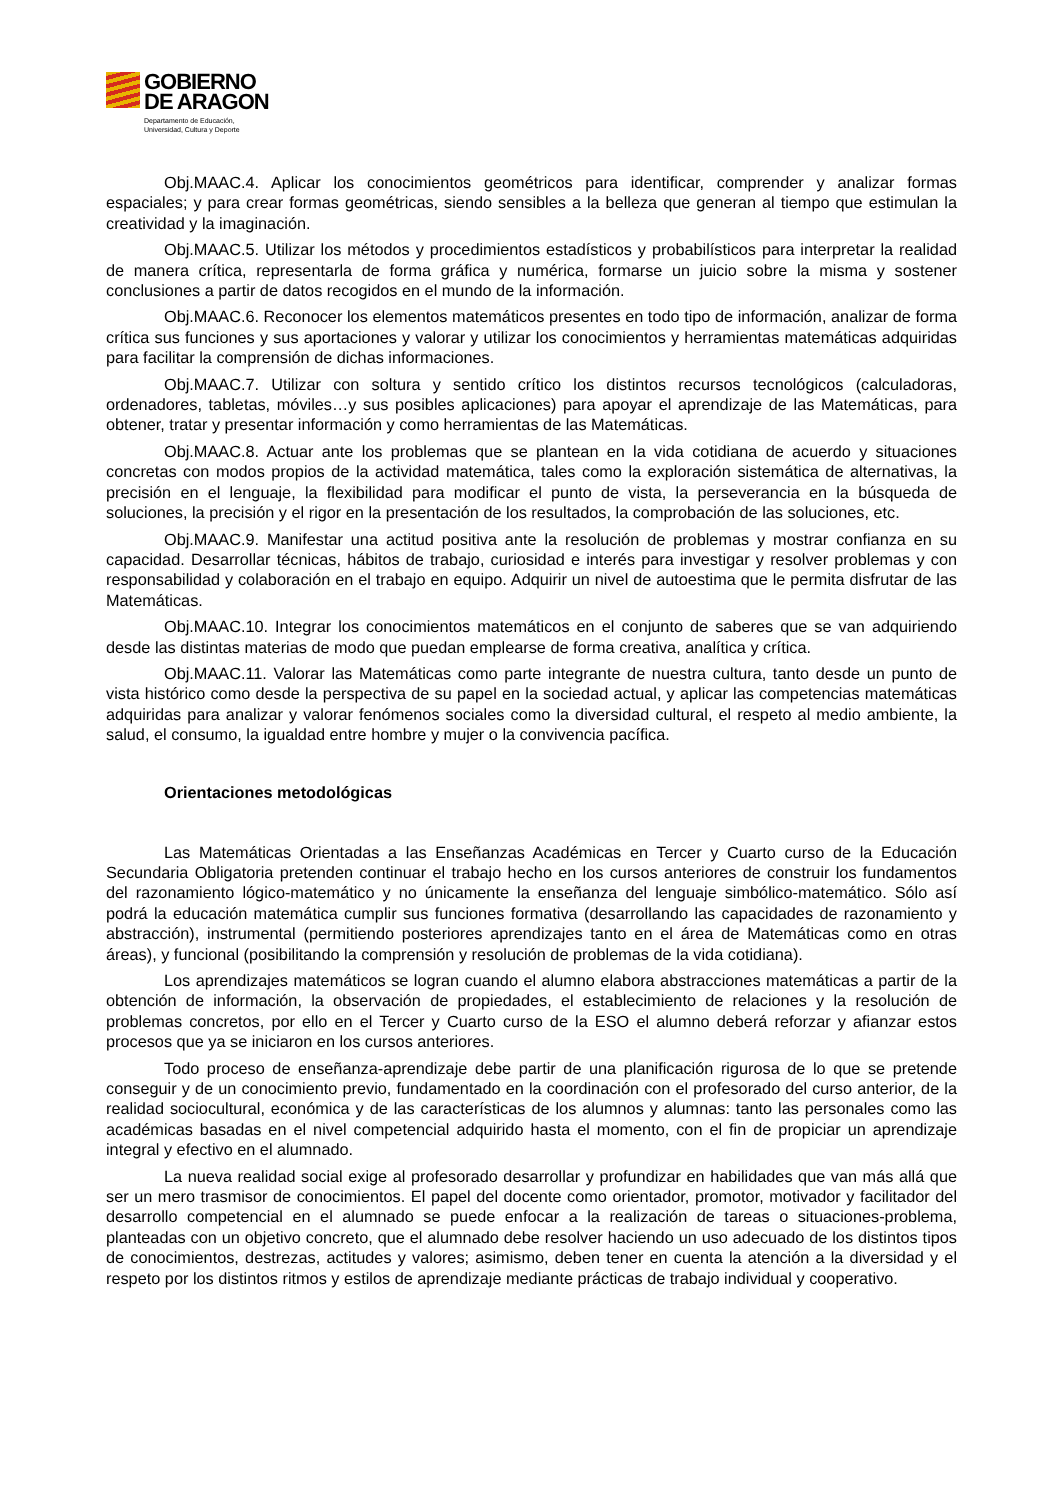GOBIERNO
DE ARAGON
Departamento de Educación,
Universidad, Cultura y Deporte
Obj.MAAC.4. Aplicar los conocimientos geométricos para identificar, comprender y analizar formas espaciales; y para crear formas geométricas, siendo sensibles a la belleza que generan al tiempo que estimulan la creatividad y la imaginación.
Obj.MAAC.5. Utilizar los métodos y procedimientos estadísticos y probabilísticos para interpretar la realidad de manera crítica, representarla de forma gráfica y numérica, formarse un juicio sobre la misma y sostener conclusiones a partir de datos recogidos en el mundo de la información.
Obj.MAAC.6. Reconocer los elementos matemáticos presentes en todo tipo de información, analizar de forma crítica sus funciones y sus aportaciones y valorar y utilizar los conocimientos y herramientas matemáticas adquiridas para facilitar la comprensión de dichas informaciones.
Obj.MAAC.7. Utilizar con soltura y sentido crítico los distintos recursos tecnológicos (calculadoras, ordenadores, tabletas, móviles…y sus posibles aplicaciones) para apoyar el aprendizaje de las Matemáticas, para obtener, tratar y presentar información y como herramientas de las Matemáticas.
Obj.MAAC.8. Actuar ante los problemas que se plantean en la vida cotidiana de acuerdo y situaciones concretas con modos propios de la actividad matemática, tales como la exploración sistemática de alternativas, la precisión en el lenguaje, la flexibilidad para modificar el punto de vista, la perseverancia en la búsqueda de soluciones, la precisión y el rigor en la presentación de los resultados, la comprobación de las soluciones, etc.
Obj.MAAC.9. Manifestar una actitud positiva ante la resolución de problemas y mostrar confianza en su capacidad. Desarrollar técnicas, hábitos de trabajo, curiosidad e interés para investigar y resolver problemas y con responsabilidad y colaboración en el trabajo en equipo. Adquirir un nivel de autoestima que le permita disfrutar de las Matemáticas.
Obj.MAAC.10. Integrar los conocimientos matemáticos en el conjunto de saberes que se van adquiriendo desde las distintas materias de modo que puedan emplearse de forma creativa, analítica y crítica.
Obj.MAAC.11. Valorar las Matemáticas como parte integrante de nuestra cultura, tanto desde un punto de vista histórico como desde la perspectiva de su papel en la sociedad actual, y aplicar las competencias matemáticas adquiridas para analizar y valorar fenómenos sociales como la diversidad cultural, el respeto al medio ambiente, la salud, el consumo, la igualdad entre hombre y mujer o la convivencia pacífica.
Orientaciones metodológicas
Las Matemáticas Orientadas a las Enseñanzas Académicas en Tercer y Cuarto curso de la Educación Secundaria Obligatoria pretenden continuar el trabajo hecho en los cursos anteriores de construir los fundamentos del razonamiento lógico-matemático y no únicamente la enseñanza del lenguaje simbólico-matemático. Sólo así podrá la educación matemática cumplir sus funciones formativa (desarrollando las capacidades de razonamiento y abstracción), instrumental (permitiendo posteriores aprendizajes tanto en el área de Matemáticas como en otras áreas), y funcional (posibilitando la comprensión y resolución de problemas de la vida cotidiana).
Los aprendizajes matemáticos se logran cuando el alumno elabora abstracciones matemáticas a partir de la obtención de información, la observación de propiedades, el establecimiento de relaciones y la resolución de problemas concretos, por ello en el Tercer y Cuarto curso de la ESO el alumno deberá reforzar y afianzar estos procesos que ya se iniciaron en los cursos anteriores.
Todo proceso de enseñanza-aprendizaje debe partir de una planificación rigurosa de lo que se pretende conseguir y de un conocimiento previo, fundamentado en la coordinación con el profesorado del curso anterior, de la realidad sociocultural, económica y de las características de los alumnos y alumnas: tanto las personales como las académicas basadas en el nivel competencial adquirido hasta el momento, con el fin de propiciar un aprendizaje integral y efectivo en el alumnado.
La nueva realidad social exige al profesorado desarrollar y profundizar en habilidades que van más allá que ser un mero trasmisor de conocimientos. El papel del docente como orientador, promotor, motivador y facilitador del desarrollo competencial en el alumnado se puede enfocar a la realización de tareas o situaciones-problema, planteadas con un objetivo concreto, que el alumnado debe resolver haciendo un uso adecuado de los distintos tipos de conocimientos, destrezas, actitudes y valores; asimismo, deben tener en cuenta la atención a la diversidad y el respeto por los distintos ritmos y estilos de aprendizaje mediante prácticas de trabajo individual y cooperativo.